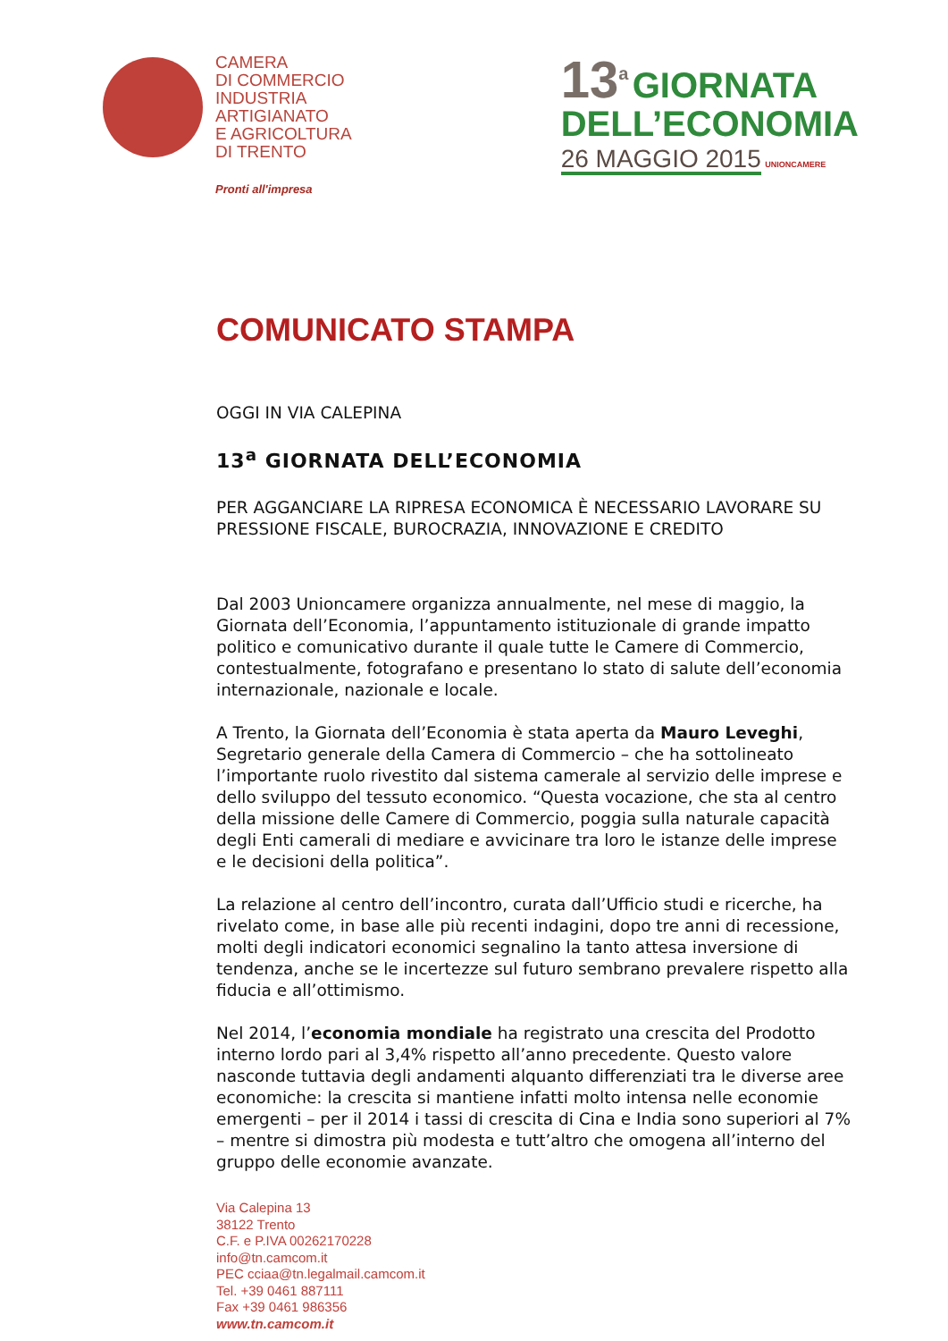CAMERA
DI COMMERCIO
INDUSTRIA
ARTIGIANATO
E AGRICOLTURA
DI TRENTO
Pronti all'impresa
13<sup>a</sup> GIORNATA
DELL’ECONOMIA
26 MAGGIO 2015 UNIONCAMERE
COMUNICATO STAMPA
OGGI IN VIA CALEPINA
13<sup>a</sup> GIORNATA DELL’ECONOMIA
PER AGGANCIARE LA RIPRESA ECONOMICA È NECESSARIO LAVORARE SU PRESSIONE FISCALE, BUROCRAZIA, INNOVAZIONE E CREDITO
Dal 2003 Unioncamere organizza annualmente, nel mese di maggio, la Giornata dell’Economia, l’appuntamento istituzionale di grande impatto politico e comunicativo durante il quale tutte le Camere di Commercio, contestualmente, fotografano e presentano lo stato di salute dell’economia internazionale, nazionale e locale.
A Trento, la Giornata dell’Economia è stata aperta da Mauro Leveghi, Segretario generale della Camera di Commercio – che ha sottolineato l’importante ruolo rivestito dal sistema camerale al servizio delle imprese e dello sviluppo del tessuto economico. “Questa vocazione, che sta al centro della missione delle Camere di Commercio, poggia sulla naturale capacità degli Enti camerali di mediare e avvicinare tra loro le istanze delle imprese e le decisioni della politica”.
La relazione al centro dell’incontro, curata dall’Ufficio studi e ricerche, ha rivelato come, in base alle più recenti indagini, dopo tre anni di recessione, molti degli indicatori economici segnalino la tanto attesa inversione di tendenza, anche se le incertezze sul futuro sembrano prevalere rispetto alla fiducia e all’ottimismo.
Nel 2014, l’economia mondiale ha registrato una crescita del Prodotto interno lordo pari al 3,4% rispetto all’anno precedente. Questo valore nasconde tuttavia degli andamenti alquanto differenziati tra le diverse aree economiche: la crescita si mantiene infatti molto intensa nelle economie emergenti – per il 2014 i tassi di crescita di Cina e India sono superiori al 7% – mentre si dimostra più modesta e tutt’altro che omogena all’interno del gruppo delle economie avanzate.
Via Calepina 13
38122 Trento
C.F. e P.IVA 00262170228
info@tn.camcom.it
PEC cciaa@tn.legalmail.camcom.it
Tel. +39 0461 887111
Fax +39 0461 986356
www.tn.camcom.it